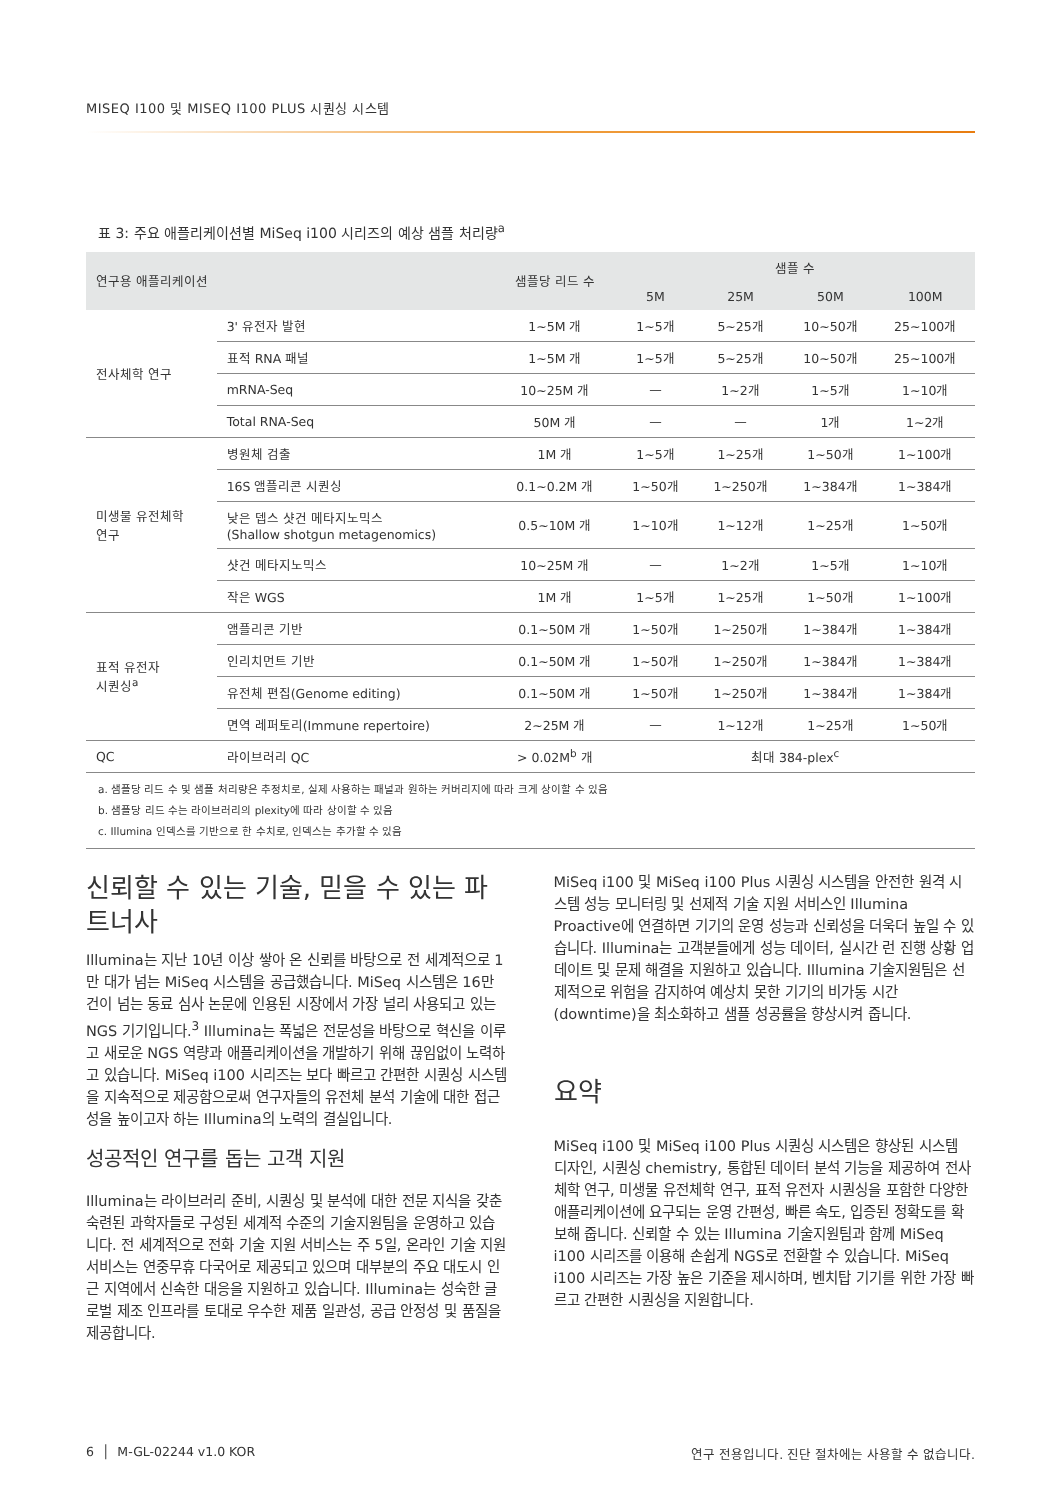MISEQ I100 및 MISEQ I100 PLUS 시퀀싱 시스템
표 3: 주요 애플리케이션별 MiSeq i100 시리즈의 예상 샘플 처리량<sup>a</sup>
| 연구용 애플리케이션 | | 샘플당 리드 수 | 샘플 수 | | | |
| --- | --- | --- | --- | --- | --- | --- |
| | | | 5M | 25M | 50M | 100M |
| 전사체학 연구 | 3' 유전자 발현 | 1~5M 개 | 1~5개 | 5~25개 | 10~50개 | 25~100개 |
| | 표적 RNA 패널 | 1~5M 개 | 1~5개 | 5~25개 | 10~50개 | 25~100개 |
| | mRNA-Seq | 10~25M 개 | — | 1~2개 | 1~5개 | 1~10개 |
| | Total RNA-Seq | 50M 개 | — | — | 1개 | 1~2개 |
| 미생물 유전체학 연구 | 병원체 검출 | 1M 개 | 1~5개 | 1~25개 | 1~50개 | 1~100개 |
| | 16S 앰플리콘 시퀀싱 | 0.1~0.2M 개 | 1~50개 | 1~250개 | 1~384개 | 1~384개 |
| | 낮은 뎁스 샷건 메타지노믹스 (Shallow shotgun metagenomics) | 0.5~10M 개 | 1~10개 | 1~12개 | 1~25개 | 1~50개 |
| | 샷건 메타지노믹스 | 10~25M 개 | — | 1~2개 | 1~5개 | 1~10개 |
| | 작은 WGS | 1M 개 | 1~5개 | 1~25개 | 1~50개 | 1~100개 |
| 표적 유전자 시퀀싱<sup>a</sup> | 앰플리콘 기반 | 0.1~50M 개 | 1~50개 | 1~250개 | 1~384개 | 1~384개 |
| | 인리치먼트 기반 | 0.1~50M 개 | 1~50개 | 1~250개 | 1~384개 | 1~384개 |
| | 유전체 편집(Genome editing) | 0.1~50M 개 | 1~50개 | 1~250개 | 1~384개 | 1~384개 |
| | 면역 레퍼토리(Immune repertoire) | 2~25M 개 | — | 1~12개 | 1~25개 | 1~50개 |
| QC | 라이브러리 QC | > 0.02M<sup>b</sup> 개 | 최대 384-plex<sup>c</sup> | | | |
a. 샘플당 리드 수 및 샘플 처리량은 추정치로, 실제 사용하는 패널과 원하는 커버리지에 따라 크게 상이할 수 있음
b. 샘플당 리드 수는 라이브러리의 plexity에 따라 상이할 수 있음
c. Illumina 인덱스를 기반으로 한 수치로, 인덱스는 추가할 수 있음
신뢰할 수 있는 기술, 믿을 수 있는 파트너사
Illumina는 지난 10년 이상 쌓아 온 신뢰를 바탕으로 전 세계적으로 1만 대가 넘는 MiSeq 시스템을 공급했습니다. MiSeq 시스템은 16만 건이 넘는 동료 심사 논문에 인용된 시장에서 가장 널리 사용되고 있는 NGS 기기입니다.<sup>3</sup> Illumina는 폭넓은 전문성을 바탕으로 혁신을 이루고 새로운 NGS 역량과 애플리케이션을 개발하기 위해 끊임없이 노력하고 있습니다. MiSeq i100 시리즈는 보다 빠르고 간편한 시퀀싱 시스템을 지속적으로 제공함으로써 연구자들의 유전체 분석 기술에 대한 접근성을 높이고자 하는 Illumina의 노력의 결실입니다.
성공적인 연구를 돕는 고객 지원
Illumina는 라이브러리 준비, 시퀀싱 및 분석에 대한 전문 지식을 갖춘 숙련된 과학자들로 구성된 세계적 수준의 기술지원팀을 운영하고 있습니다. 전 세계적으로 전화 기술 지원 서비스는 주 5일, 온라인 기술 지원 서비스는 연중무휴 다국어로 제공되고 있으며 대부분의 주요 대도시 인근 지역에서 신속한 대응을 지원하고 있습니다. Illumina는 성숙한 글로벌 제조 인프라를 토대로 우수한 제품 일관성, 공급 안정성 및 품질을 제공합니다.
MiSeq i100 및 MiSeq i100 Plus 시퀀싱 시스템을 안전한 원격 시스템 성능 모니터링 및 선제적 기술 지원 서비스인 Illumina Proactive에 연결하면 기기의 운영 성능과 신뢰성을 더욱더 높일 수 있습니다. Illumina는 고객분들에게 성능 데이터, 실시간 런 진행 상황 업데이트 및 문제 해결을 지원하고 있습니다. Illumina 기술지원팀은 선제적으로 위험을 감지하여 예상치 못한 기기의 비가동 시간(downtime)을 최소화하고 샘플 성공률을 향상시켜 줍니다.
요약
MiSeq i100 및 MiSeq i100 Plus 시퀀싱 시스템은 향상된 시스템 디자인, 시퀀싱 chemistry, 통합된 데이터 분석 기능을 제공하여 전사체학 연구, 미생물 유전체학 연구, 표적 유전자 시퀀싱을 포함한 다양한 애플리케이션에 요구되는 운영 간편성, 빠른 속도, 입증된 정확도를 확보해 줍니다. 신뢰할 수 있는 Illumina 기술지원팀과 함께 MiSeq i100 시리즈를 이용해 손쉽게 NGS로 전환할 수 있습니다. MiSeq i100 시리즈는 가장 높은 기준을 제시하며, 벤치탑 기기를 위한 가장 빠르고 간편한 시퀀싱을 지원합니다.
6 │ M-GL-02244 v1.0 KOR 연구 전용입니다. 진단 절차에는 사용할 수 없습니다.